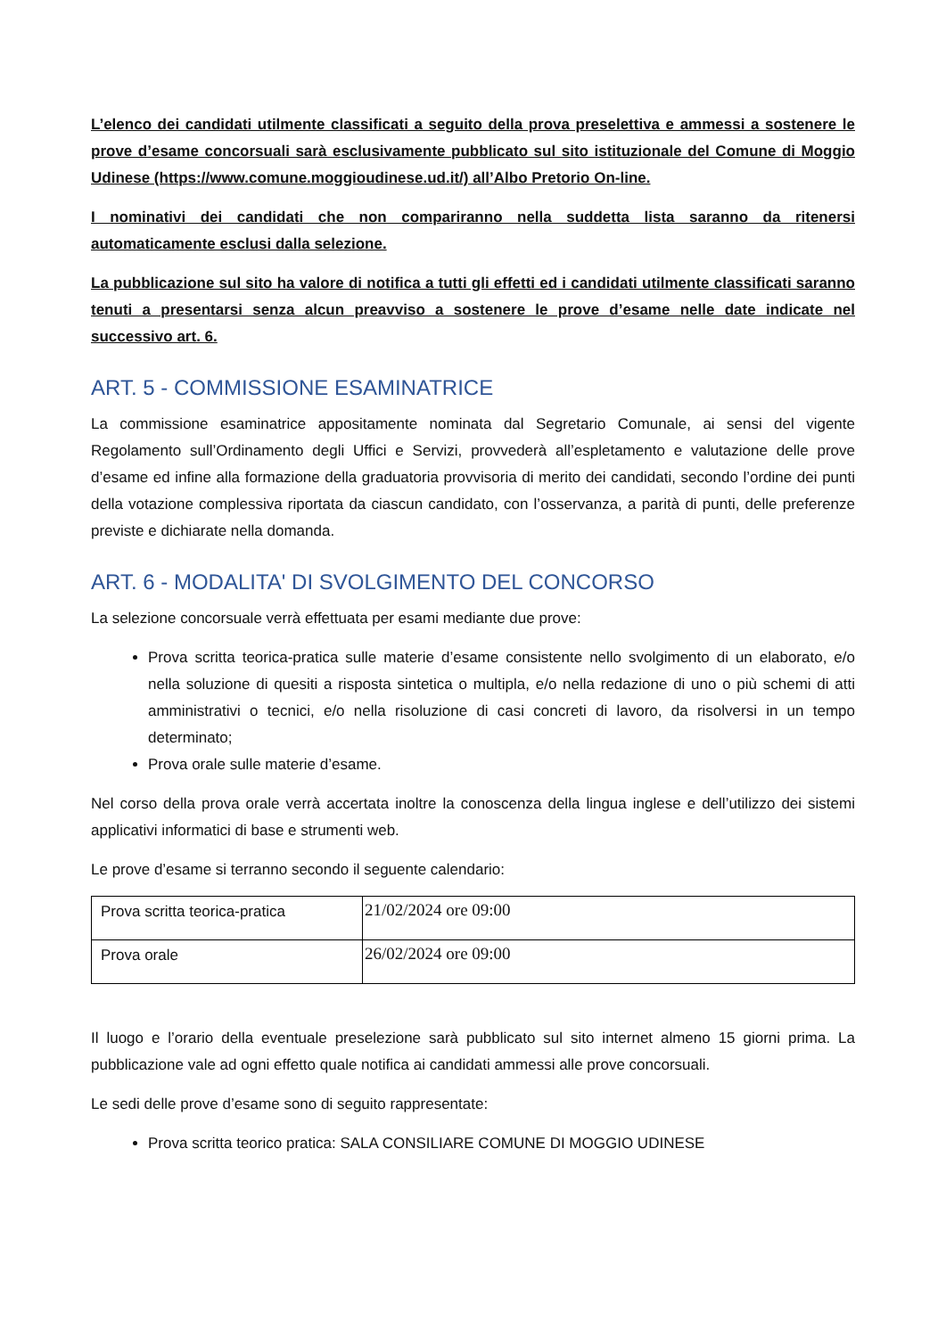L’elenco dei candidati utilmente classificati a seguito della prova preselettiva e ammessi a sostenere le prove d’esame concorsuali sarà esclusivamente pubblicato sul sito istituzionale del Comune di Moggio Udinese (https://www.comune.moggioudinese.ud.it/) all’Albo Pretorio On-line.
I nominativi dei candidati che non compariranno nella suddetta lista saranno da ritenersi automaticamente esclusi dalla selezione.
La pubblicazione sul sito ha valore di notifica a tutti gli effetti ed i candidati utilmente classificati saranno tenuti a presentarsi senza alcun preavviso a sostenere le prove d’esame nelle date indicate nel successivo art. 6.
ART. 5 - COMMISSIONE ESAMINATRICE
La commissione esaminatrice appositamente nominata dal Segretario Comunale, ai sensi del vigente Regolamento sull’Ordinamento degli Uffici e Servizi, provvederà all’espletamento e valutazione delle prove d’esame ed infine alla formazione della graduatoria provvisoria di merito dei candidati, secondo l’ordine dei punti della votazione complessiva riportata da ciascun candidato, con l’osservanza, a parità di punti, delle preferenze previste e dichiarate nella domanda.
ART. 6 - MODALITA' DI SVOLGIMENTO DEL CONCORSO
La selezione concorsuale verrà effettuata per esami mediante due prove:
Prova scritta teorica-pratica sulle materie d’esame consistente nello svolgimento di un elaborato, e/o nella soluzione di quesiti a risposta sintetica o multipla, e/o nella redazione di uno o più schemi di atti amministrativi o tecnici, e/o nella risoluzione di casi concreti di lavoro, da risolversi in un tempo determinato;
Prova orale sulle materie d’esame.
Nel corso della prova orale verrà accertata inoltre la conoscenza della lingua inglese e dell’utilizzo dei sistemi applicativi informatici di base e strumenti web.
Le prove d’esame si terranno secondo il seguente calendario:
| Prova scritta teorica-pratica | 21/02/2024 ore 09:00 |
| Prova orale | 26/02/2024 ore 09:00 |
Il luogo e l’orario della eventuale preselezione sarà pubblicato sul sito internet almeno 15 giorni prima. La pubblicazione vale ad ogni effetto quale notifica ai candidati ammessi alle prove concorsuali.
Le sedi delle prove d’esame sono di seguito rappresentate:
Prova scritta teorico pratica: SALA CONSILIARE COMUNE DI MOGGIO UDINESE